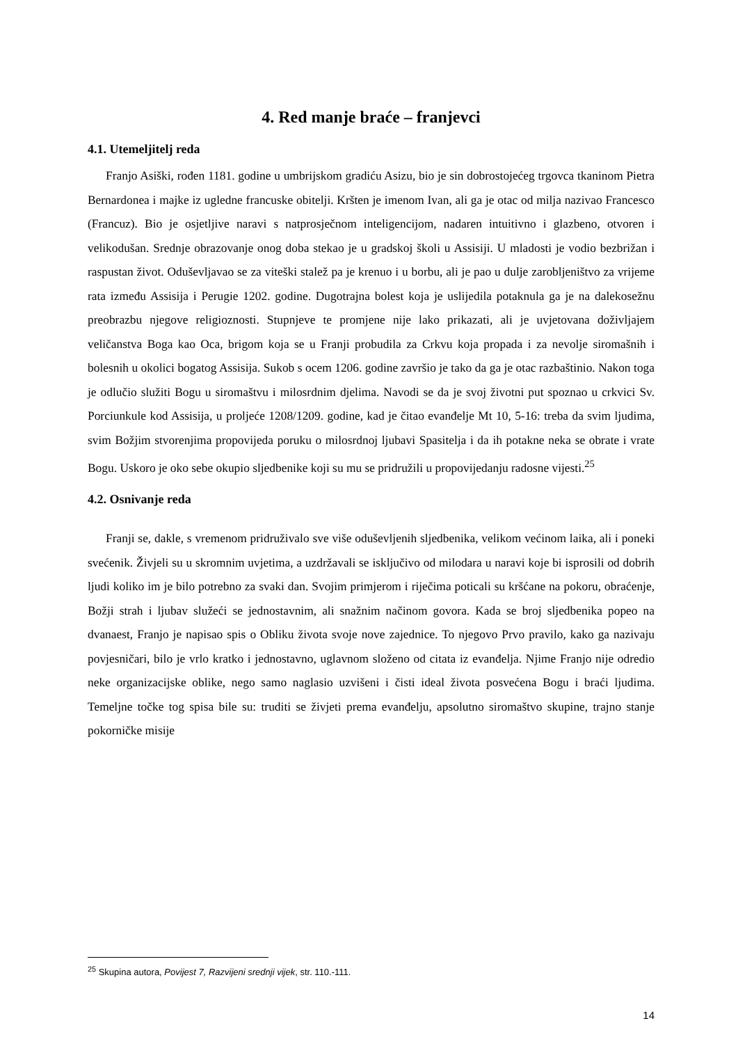4. Red manje braće – franjevci
4.1. Utemeljitelj reda
Franjo Asiški, rođen 1181. godine u umbrijskom gradiću Asizu, bio je sin dobrostojećeg trgovca tkaninom Pietra Bernardonea i majke iz ugledne francuske obitelji. Kršten je imenom Ivan, ali ga je otac od milja nazivao Francesco (Francuz). Bio je osjetljive naravi s natprosječnom inteligencijom, nadaren intuitivno i glazbeno, otvoren i velikodušan. Srednje obrazovanje onog doba stekao je u gradskoj školi u Assisiji. U mladosti je vodio bezbrižan i raspustan život. Oduševljavao se za viteški stalež pa je krenuo i u borbu, ali je pao u dulje zarobljeništvo za vrijeme rata između Assisija i Perugie 1202. godine. Dugotrajna bolest koja je uslijedila potaknula ga je na dalekosežnu preobrazbu njegove religioznosti. Stupnjeve te promjene nije lako prikazati, ali je uvjetovana doživljajem veličanstva Boga kao Oca, brigom koja se u Franji probudila za Crkvu koja propada i za nevolje siromašnih i bolesnih u okolici bogatog Assisija. Sukob s ocem 1206. godine završio je tako da ga je otac razbaštinio. Nakon toga je odlučio služiti Bogu u siromaštvu i milosrdnim djelima. Navodi se da je svoj životni put spoznao u crkvici Sv. Porciunkule kod Assisija, u proljeće 1208/1209. godine, kad je čitao evanđelje Mt 10, 5-16: treba da svim ljudima, svim Božjim stvorenjima propovijeda poruku o milosrdnoj ljubavi Spasitelja i da ih potakne neka se obrate i vrate Bogu. Uskoro je oko sebe okupio sljedbenike koji su mu se pridružili u propovijedanju radosne vijesti.<sup>25</sup>
4.2. Osnivanje reda
Franji se, dakle, s vremenom pridruživalo sve više oduševljenih sljedbenika, velikom većinom laika, ali i poneki svećenik. Živjeli su u skromnim uvjetima, a uzdržavali se isključivo od milodara u naravi koje bi isprosili od dobrih ljudi koliko im je bilo potrebno za svaki dan. Svojim primjerom i riječima poticali su kršćane na pokoru, obraćenje, Božji strah i ljubav služeći se jednostavnim, ali snažnim načinom govora. Kada se broj sljedbenika popeo na dvanaest, Franjo je napisao spis o Obliku života svoje nove zajednice. To njegovo Prvo pravilo, kako ga nazivaju povjesničari, bilo je vrlo kratko i jednostavno, uglavnom složeno od citata iz evanđelja. Njime Franjo nije odredio neke organizacijske oblike, nego samo naglasio uzvišeni i čisti ideal života posvećena Bogu i braći ljudima. Temeljne točke tog spisa bile su: truditi se živjeti prema evanđelju, apsolutno siromaštvo skupine, trajno stanje pokorničke misije
<sup>25</sup> Skupina autora, Povijest 7, Razvijeni srednji vijek, str. 110.-111.
14